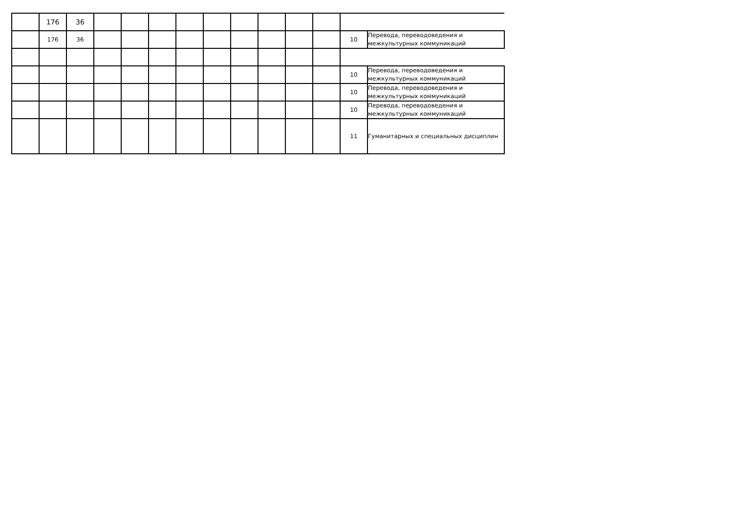| | 176 | 36 | | | | | | | | | | | |
| | 176 | 36 | | | | | | | | | | 10 | Перевода, переводоведения и межкультурных коммуникаций |
| | | | | | | | | | | | | 10 | Перевода, переводоведения и межкультурных коммуникаций |
| | | | | | | | | | | | | 10 | Перевода, переводоведения и межкультурных коммуникаций |
| | | | | | | | | | | | | 10 | Перевода, переводоведения и межкультурных коммуникаций |
| | | | | | | | | | | | | 11 | Гуманитарных и специальных дисциплин |